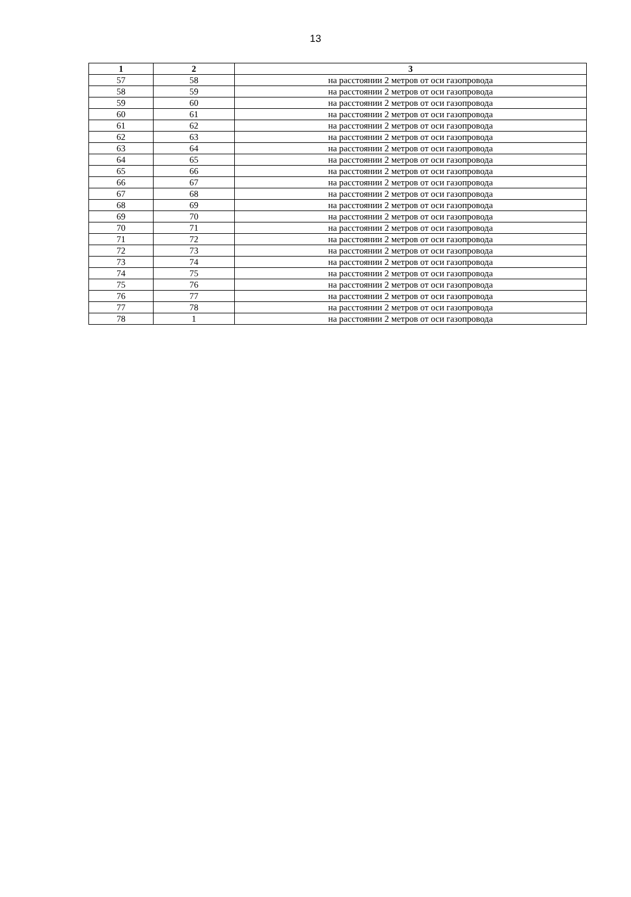13
| 1 | 2 | 3 |
| --- | --- | --- |
| 57 | 58 | на расстоянии 2 метров от оси газопровода |
| 58 | 59 | на расстоянии 2 метров от оси газопровода |
| 59 | 60 | на расстоянии 2 метров от оси газопровода |
| 60 | 61 | на расстоянии 2 метров от оси газопровода |
| 61 | 62 | на расстоянии 2 метров от оси газопровода |
| 62 | 63 | на расстоянии 2 метров от оси газопровода |
| 63 | 64 | на расстоянии 2 метров от оси газопровода |
| 64 | 65 | на расстоянии 2 метров от оси газопровода |
| 65 | 66 | на расстоянии 2 метров от оси газопровода |
| 66 | 67 | на расстоянии 2 метров от оси газопровода |
| 67 | 68 | на расстоянии 2 метров от оси газопровода |
| 68 | 69 | на расстоянии 2 метров от оси газопровода |
| 69 | 70 | на расстоянии 2 метров от оси газопровода |
| 70 | 71 | на расстоянии 2 метров от оси газопровода |
| 71 | 72 | на расстоянии 2 метров от оси газопровода |
| 72 | 73 | на расстоянии 2 метров от оси газопровода |
| 73 | 74 | на расстоянии 2 метров от оси газопровода |
| 74 | 75 | на расстоянии 2 метров от оси газопровода |
| 75 | 76 | на расстоянии 2 метров от оси газопровода |
| 76 | 77 | на расстоянии 2 метров от оси газопровода |
| 77 | 78 | на расстоянии 2 метров от оси газопровода |
| 78 | 1 | на расстоянии 2 метров от оси газопровода |